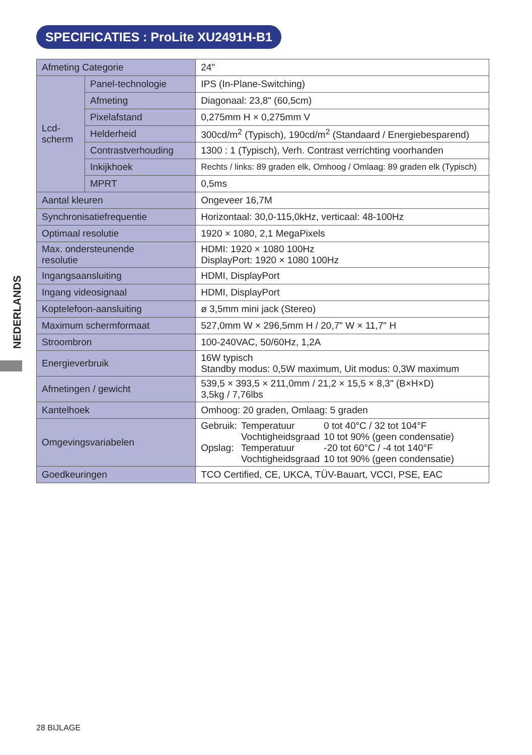SPECIFICATIES : ProLite XU2491H-B1
NEDERLANDS
| Afmeting Categorie | | 24" |
| Lcd- scherm | Panel-technologie | IPS (In-Plane-Switching) |
| | Afmeting | Diagonaal: 23,8" (60,5cm) |
| | Pixelafstand | 0,275mm H × 0,275mm V |
| | Helderheid | 300cd/m<sup>2</sup> (Typisch), 190cd/m<sup>2</sup> (Standaard / Energiebesparend) |
| | Contrastverhouding | 1300 : 1 (Typisch), Verh. Contrast verrichting voorhanden |
| | Inkijkhoek | Rechts / links: 89 graden elk, Omhoog / Omlaag: 89 graden elk (Typisch) |
| | MPRT | 0,5ms |
| Aantal kleuren | | Ongeveer 16,7M |
| Synchronisatiefrequentie | | Horizontaal: 30,0-115,0kHz, verticaal: 48-100Hz |
| Optimaal resolutie | | 1920 × 1080, 2,1 MegaPixels |
| Max. ondersteunende resolutie | | HDMI: 1920 × 1080 100Hz DisplayPort: 1920 × 1080 100Hz |
| Ingangsaansluiting | | HDMI, DisplayPort |
| Ingang videosignaal | | HDMI, DisplayPort |
| Koptelefoon-aansluiting | | ø 3,5mm mini jack (Stereo) |
| Maximum schermformaat | | 527,0mm W × 296,5mm H / 20,7" W × 11,7" H |
| Stroombron | | 100-240VAC, 50/60Hz, 1,2A |
| Energieverbruik | | 16W typisch Standby modus: 0,5W maximum, Uit modus: 0,3W maximum |
| Afmetingen / gewicht | | 539,5 × 393,5 × 211,0mm / 21,2 × 15,5 × 8,3" (B×H×D) 3,5kg / 7,76lbs |
| Kantelhoek | | Omhoog: 20 graden, Omlaag: 5 graden |
| Omgevingsvariabelen | | / Gebruik: / Temperatuur / 0 tot 40°C / 32 tot 104°F / / / Vochtigheidsgraad / 10 tot 90% (geen condensatie) / / Opslag: / Temperatuur / -20 tot 60°C / -4 tot 140°F / / / Vochtigheidsgraad / 10 tot 90% (geen condensatie) / |
| Goedkeuringen | | TCO Certified, CE, UKCA, TÜV-Bauart, VCCI, PSE, EAC |
28 BIJLAGE